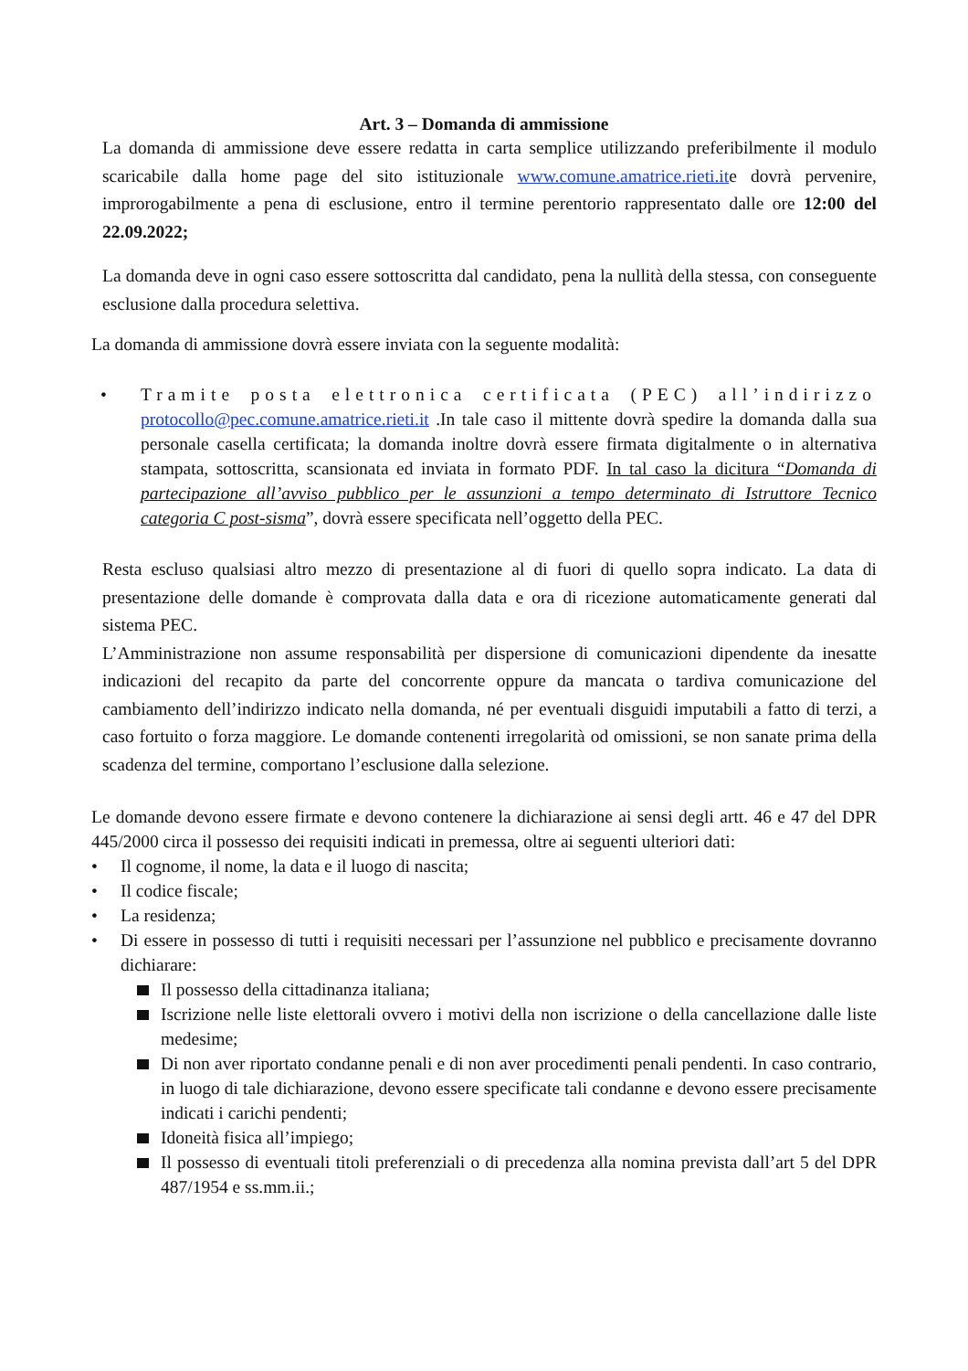Art. 3 – Domanda di ammissione
La domanda di ammissione deve essere redatta in carta semplice utilizzando preferibilmente il modulo scaricabile dalla home page del sito istituzionale www.comune.amatrice.rieti.ite dovrà pervenire, improrogabilmente a pena di esclusione, entro il termine perentorio rappresentato dalle ore 12:00 del 22.09.2022;
La domanda deve in ogni caso essere sottoscritta dal candidato, pena la nullità della stessa, con conseguente esclusione dalla procedura selettiva.
La domanda di ammissione dovrà essere inviata con la seguente modalità:
• Tramite posta elettronica certificata (PEC) all’indirizzo protocollo@pec.comune.amatrice.rieti.it .In tale caso il mittente dovrà spedire la domanda dalla sua personale casella certificata; la domanda inoltre dovrà essere firmata digitalmente o in alternativa stampata, sottoscritta, scansionata ed inviata in formato PDF. In tal caso la dicitura “Domanda di partecipazione all’avviso pubblico per le assunzioni a tempo determinato di Istruttore Tecnico categoria C post-sisma”, dovrà essere specificata nell’oggetto della PEC.
Resta escluso qualsiasi altro mezzo di presentazione al di fuori di quello sopra indicato. La data di presentazione delle domande è comprovata dalla data e ora di ricezione automaticamente generati dal sistema PEC.
L’Amministrazione non assume responsabilità per dispersione di comunicazioni dipendente da inesatte indicazioni del recapito da parte del concorrente oppure da mancata o tardiva comunicazione del cambiamento dell’indirizzo indicato nella domanda, né per eventuali disguidi imputabili a fatto di terzi, a caso fortuito o forza maggiore. Le domande contenenti irregolarità od omissioni, se non sanate prima della scadenza del termine, comportano l’esclusione dalla selezione.
Le domande devono essere firmate e devono contenere la dichiarazione ai sensi degli artt. 46 e 47 del DPR 445/2000 circa il possesso dei requisiti indicati in premessa, oltre ai seguenti ulteriori dati:
• Il cognome, il nome, la data e il luogo di nascita;
• Il codice fiscale;
• La residenza;
• Di essere in possesso di tutti i requisiti necessari per l’assunzione nel pubblico e precisamente dovranno dichiarare:
Il possesso della cittadinanza italiana;
Iscrizione nelle liste elettorali ovvero i motivi della non iscrizione o della cancellazione dalle liste medesime;
Di non aver riportato condanne penali e di non aver procedimenti penali pendenti. In caso contrario, in luogo di tale dichiarazione, devono essere specificate tali condanne e devono essere precisamente indicati i carichi pendenti;
Idoneità fisica all’impiego;
Il possesso di eventuali titoli preferenziali o di precedenza alla nomina prevista dall’art 5 del DPR 487/1954 e ss.mm.ii.;